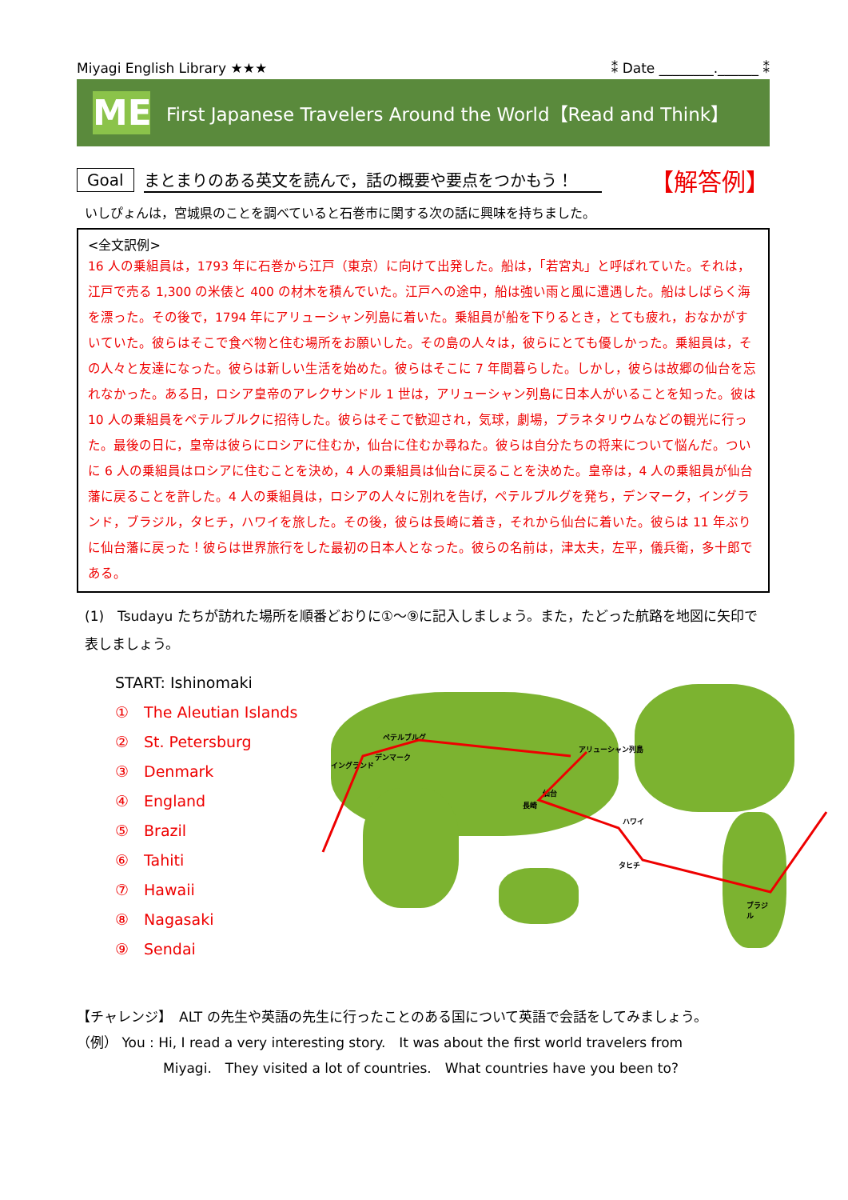Miyagi English Library ★★★ ⁑ Date ________.______ ⁑
ME
First Japanese Travelers Around the World【Read and Think】
Goal まとまりのある英文を読んで，話の概要や要点をつかもう！ 【解答例】
いしぴょんは，宮城県のことを調べていると石巻市に関する次の話に興味を持ちました。
<全文訳例>
16 人の乗組員は，1793 年に石巻から江戸（東京）に向けて出発した。船は，「若宮丸」と呼ばれていた。それは，江戸で売る 1,300 の米俵と 400 の材木を積んでいた。江戸への途中，船は強い雨と風に遭遇した。船はしばらく海を漂った。その後で，1794 年にアリューシャン列島に着いた。乗組員が船を下りるとき，とても疲れ，おなかがすいていた。彼らはそこで食べ物と住む場所をお願いした。その島の人々は，彼らにとても優しかった。乗組員は，その人々と友達になった。彼らは新しい生活を始めた。彼らはそこに 7 年間暮らした。しかし，彼らは故郷の仙台を忘れなかった。ある日，ロシア皇帝のアレクサンドル 1 世は，アリューシャン列島に日本人がいることを知った。彼は 10 人の乗組員をペテルブルクに招待した。彼らはそこで歓迎され，気球，劇場，プラネタリウムなどの観光に行った。最後の日に，皇帝は彼らにロシアに住むか，仙台に住むか尋ねた。彼らは自分たちの将来について悩んだ。ついに 6 人の乗組員はロシアに住むことを決め，4 人の乗組員は仙台に戻ることを決めた。皇帝は，4 人の乗組員が仙台藩に戻ることを許した。4 人の乗組員は，ロシアの人々に別れを告げ，ペテルブルグを発ち，デンマーク，イングランド，ブラジル，タヒチ，ハワイを旅した。その後，彼らは長崎に着き，それから仙台に着いた。彼らは 11 年ぶりに仙台藩に戻った！彼らは世界旅行をした最初の日本人となった。彼らの名前は，津太夫，左平，儀兵衛，多十郎である。
(1)　Tsudayu たちが訪れた場所を順番どおりに①～⑨に記入しましょう。また，たどった航路を地図に矢印で表しましょう。
START: Ishinomaki
①　The Aleutian Islands
②　St. Petersburg
③　Denmark
④　England
⑤　Brazil
⑥　Tahiti
⑦　Hawaii
⑧　Nagasaki
⑨　Sendai
ペテルブルグ
イングランド
デンマーク
アリューシャン列島
仙台
長崎
ハワイ
タヒチ
ブラジル
【チャレンジ】　ALT の先生や英語の先生に行ったことのある国について英語で会話をしてみましょう。
（例） You : Hi, I read a very interesting story.　It was about the first world travelers from
Miyagi.　They visited a lot of countries.　What countries have you been to?